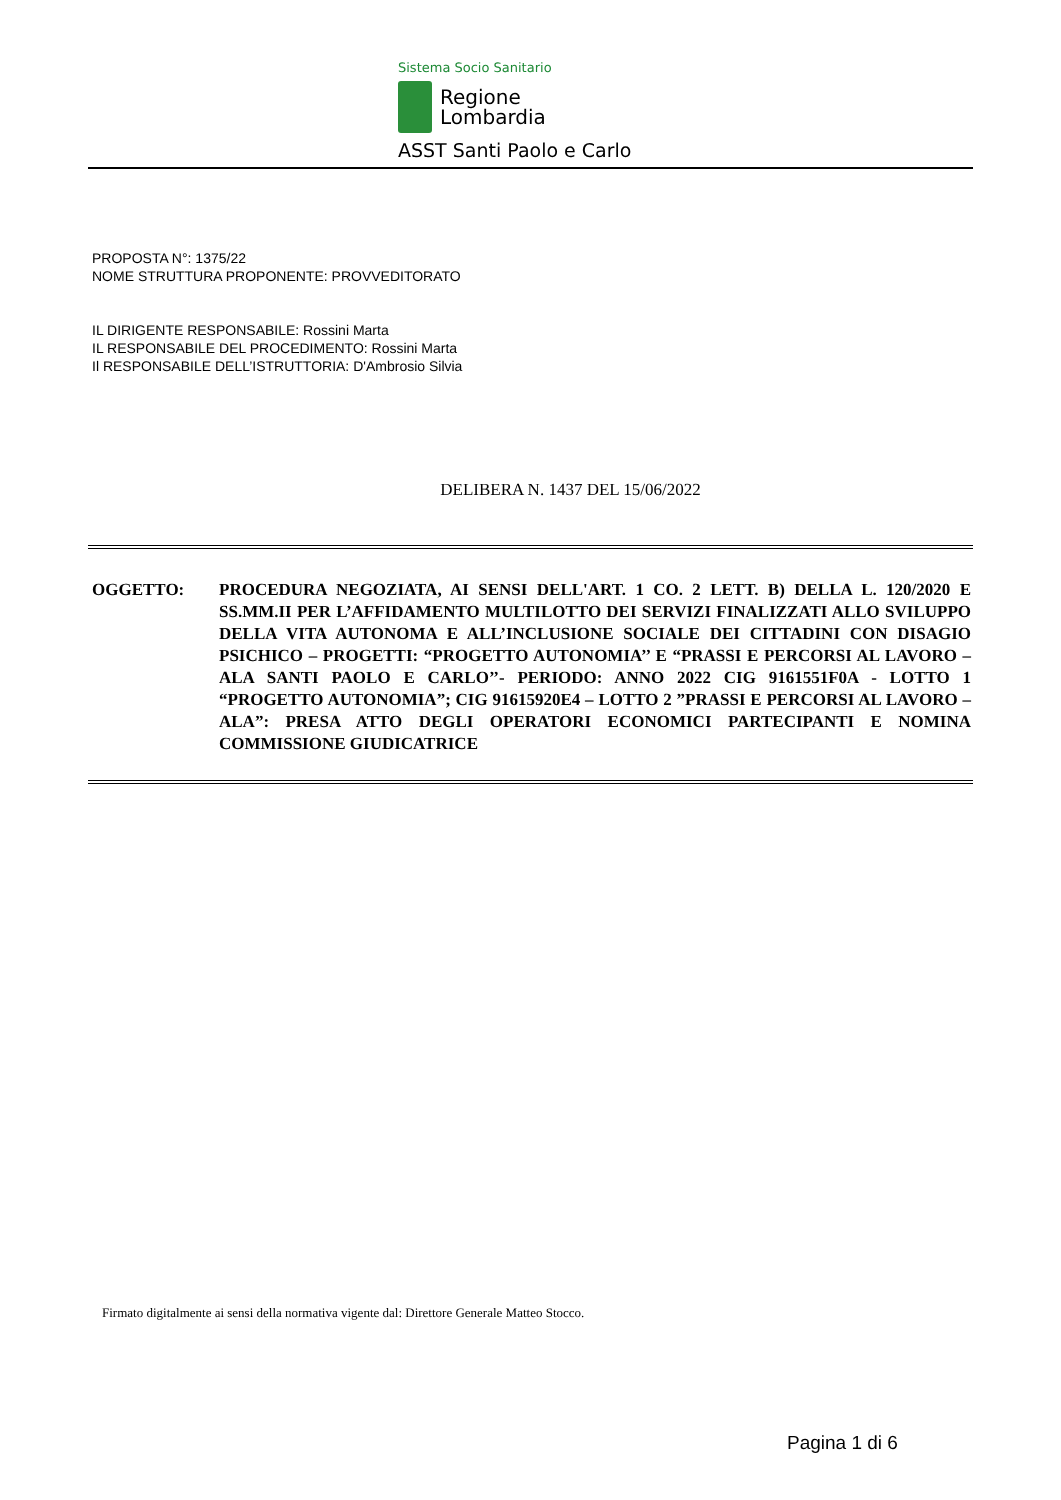Sistema Socio Sanitario
Regione
Lombardia
ASST Santi Paolo e Carlo
PROPOSTA N°: 1375/22
NOME STRUTTURA PROPONENTE: PROVVEDITORATO
IL DIRIGENTE RESPONSABILE: Rossini Marta
IL RESPONSABILE DEL PROCEDIMENTO: Rossini Marta
Il RESPONSABILE DELL’ISTRUTTORIA: D'Ambrosio Silvia
DELIBERA N. 1437 DEL 15/06/2022
OGGETTO: PROCEDURA NEGOZIATA, AI SENSI DELL'ART. 1 CO. 2 LETT. B) DELLA L. 120/2020 E SS.MM.II PER L’AFFIDAMENTO MULTILOTTO DEI SERVIZI FINALIZZATI ALLO SVILUPPO DELLA VITA AUTONOMA E ALL’INCLUSIONE SOCIALE DEI CITTADINI CON DISAGIO PSICHICO – PROGETTI: “PROGETTO AUTONOMIA’’ E “PRASSI E PERCORSI AL LAVORO – ALA SANTI PAOLO E CARLO’’- PERIODO: ANNO 2022 CIG 9161551F0A - LOTTO 1 “PROGETTO AUTONOMIA”; CIG 91615920E4 – LOTTO 2 ”PRASSI E PERCORSI AL LAVORO – ALA”: PRESA ATTO DEGLI OPERATORI ECONOMICI PARTECIPANTI E NOMINA COMMISSIONE GIUDICATRICE
Firmato digitalmente ai sensi della normativa vigente dal: Direttore Generale Matteo Stocco.
Pagina 1 di 6